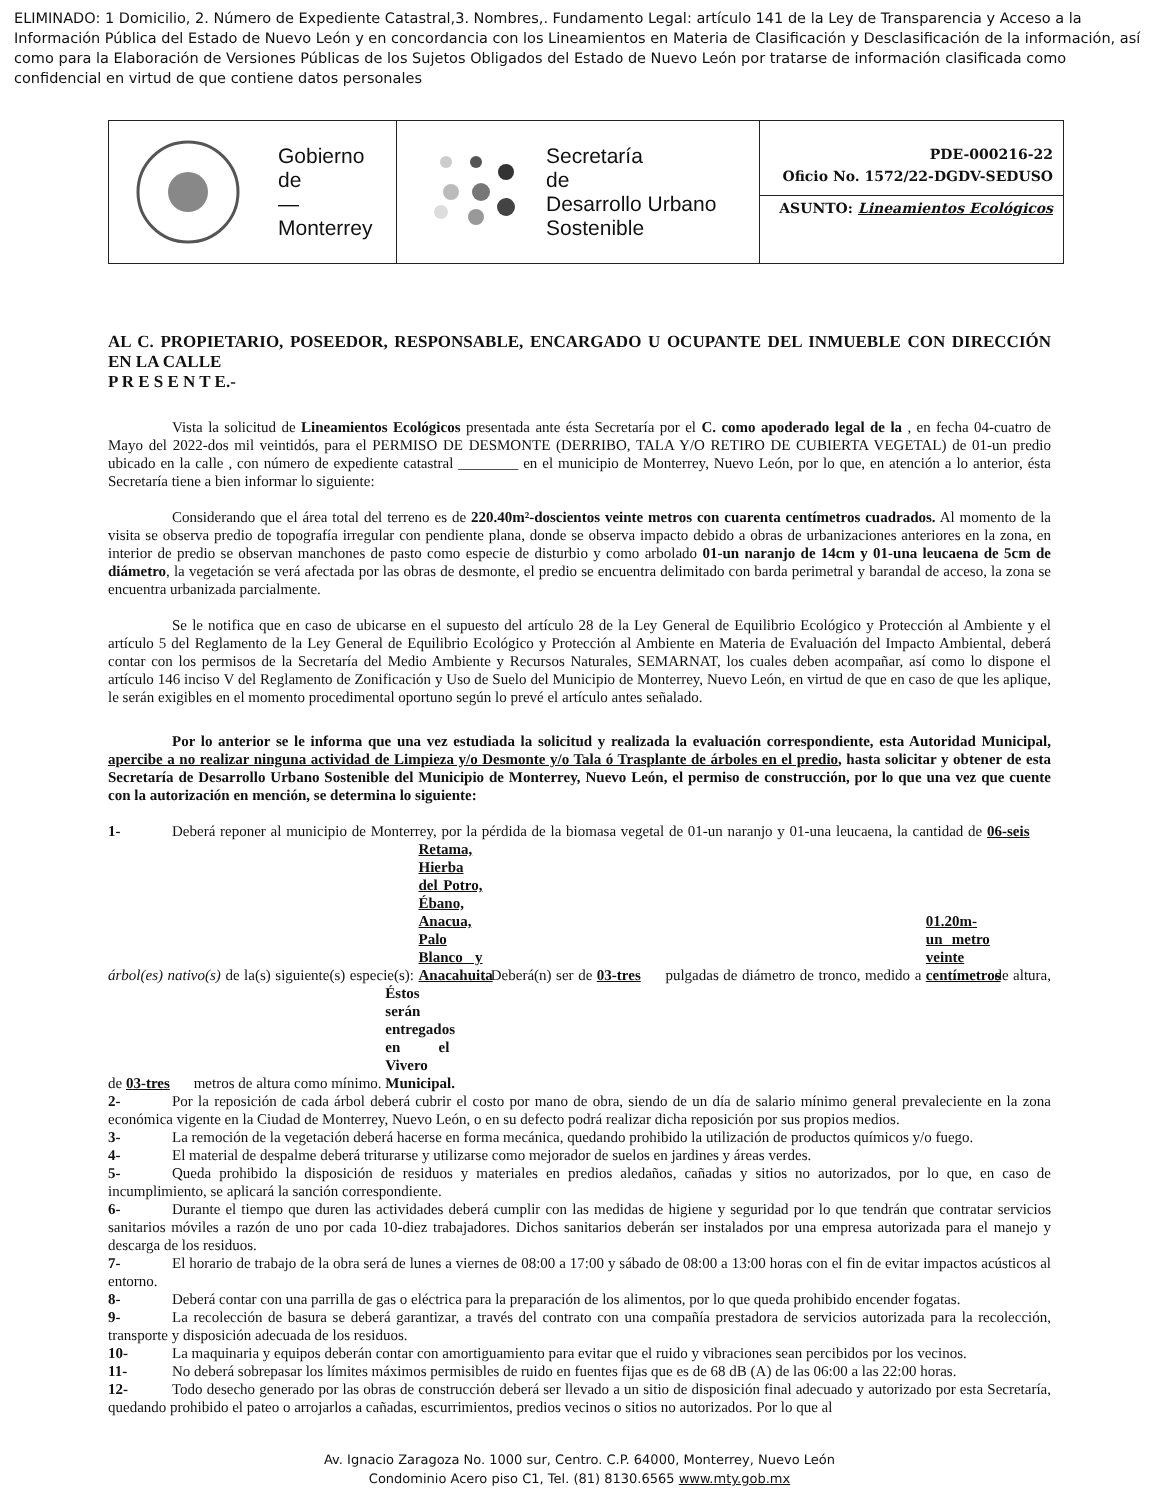ELIMINADO: 1 Domicilio, 2. Número de Expediente Catastral,3. Nombres,. Fundamento Legal: artículo 141 de la Ley de Transparencia y Acceso a la Información Pública del Estado de Nuevo León y en concordancia con los Lineamientos en Materia de Clasificación y Desclasificación de la información, así como para la Elaboración de Versiones Públicas de los Sujetos Obligados del Estado de Nuevo León por tratarse de información clasificada como confidencial en virtud de que contiene datos personales
| Gobierno de — Monterrey | Secretaría de Desarrollo Urbano Sostenible | PDE-000216-22 Oficio No. 1572/22-DGDV-SEDUSO ASUNTO: Lineamientos Ecológicos |
AL C. PROPIETARIO, POSEEDOR, RESPONSABLE, ENCARGADO U OCUPANTE DEL INMUEBLE CON DIRECCIÓN EN LA CALLE
P R E S E N T E.-
Vista la solicitud de Lineamientos Ecológicos presentada ante ésta Secretaría por el C. como apoderado legal de la , en fecha 04-cuatro de Mayo del 2022-dos mil veintidós, para el PERMISO DE DESMONTE (DERRIBO, TALA Y/O RETIRO DE CUBIERTA VEGETAL) de 01-un predio ubicado en la calle , con número de expediente catastral ________ en el municipio de Monterrey, Nuevo León, por lo que, en atención a lo anterior, ésta Secretaría tiene a bien informar lo siguiente:
Considerando que el área total del terreno es de 220.40m²-doscientos veinte metros con cuarenta centímetros cuadrados. Al momento de la visita se observa predio de topografía irregular con pendiente plana, donde se observa impacto debido a obras de urbanizaciones anteriores en la zona, en interior de predio se observan manchones de pasto como especie de disturbio y como arbolado 01-un naranjo de 14cm y 01-una leucaena de 5cm de diámetro, la vegetación se verá afectada por las obras de desmonte, el predio se encuentra delimitado con barda perimetral y barandal de acceso, la zona se encuentra urbanizada parcialmente.
Se le notifica que en caso de ubicarse en el supuesto del artículo 28 de la Ley General de Equilibrio Ecológico y Protección al Ambiente y el artículo 5 del Reglamento de la Ley General de Equilibrio Ecológico y Protección al Ambiente en Materia de Evaluación del Impacto Ambiental, deberá contar con los permisos de la Secretaría del Medio Ambiente y Recursos Naturales, SEMARNAT, los cuales deben acompañar, así como lo dispone el artículo 146 inciso V del Reglamento de Zonificación y Uso de Suelo del Municipio de Monterrey, Nuevo León, en virtud de que en caso de que les aplique, le serán exigibles en el momento procedimental oportuno según lo prevé el artículo antes señalado.
Por lo anterior se le informa que una vez estudiada la solicitud y realizada la evaluación correspondiente, esta Autoridad Municipal, apercibe a no realizar ninguna actividad de Limpieza y/o Desmonte y/o Tala ó Trasplante de árboles en el predio, hasta solicitar y obtener de esta Secretaría de Desarrollo Urbano Sostenible del Municipio de Monterrey, Nuevo León, el permiso de construcción, por lo que una vez que cuente con la autorización en mención, se determina lo siguiente:
1- Deberá reponer al municipio de Monterrey, por la pérdida de la biomasa vegetal de 01-un naranjo y 01-una leucaena, la cantidad de 06-seis árbol(es) nativo(s) de la(s) siguiente(s) especie(s): Retama, Hierba del Potro, Ébano, Anacua, Palo Blanco y Anacahuita. Deberá(n) ser de 03-tres pulgadas de diámetro de tronco, medido a 01.20m-un metro veinte centímetros de altura, de 03-tres metros de altura como mínimo. Éstos serán entregados en el Vivero Municipal.
2- Por la reposición de cada árbol deberá cubrir el costo por mano de obra, siendo de un día de salario mínimo general prevaleciente en la zona económica vigente en la Ciudad de Monterrey, Nuevo León, o en su defecto podrá realizar dicha reposición por sus propios medios.
3- La remoción de la vegetación deberá hacerse en forma mecánica, quedando prohibido la utilización de productos químicos y/o fuego.
4- El material de despalme deberá triturarse y utilizarse como mejorador de suelos en jardines y áreas verdes.
5- Queda prohibido la disposición de residuos y materiales en predios aledaños, cañadas y sitios no autorizados, por lo que, en caso de incumplimiento, se aplicará la sanción correspondiente.
6- Durante el tiempo que duren las actividades deberá cumplir con las medidas de higiene y seguridad por lo que tendrán que contratar servicios sanitarios móviles a razón de uno por cada 10-diez trabajadores. Dichos sanitarios deberán ser instalados por una empresa autorizada para el manejo y descarga de los residuos.
7- El horario de trabajo de la obra será de lunes a viernes de 08:00 a 17:00 y sábado de 08:00 a 13:00 horas con el fin de evitar impactos acústicos al entorno.
8- Deberá contar con una parrilla de gas o eléctrica para la preparación de los alimentos, por lo que queda prohibido encender fogatas.
9- La recolección de basura se deberá garantizar, a través del contrato con una compañía prestadora de servicios autorizada para la recolección, transporte y disposición adecuada de los residuos.
10- La maquinaria y equipos deberán contar con amortiguamiento para evitar que el ruido y vibraciones sean percibidos por los vecinos.
11- No deberá sobrepasar los límites máximos permisibles de ruido en fuentes fijas que es de 68 dB (A) de las 06:00 a las 22:00 horas.
12- Todo desecho generado por las obras de construcción deberá ser llevado a un sitio de disposición final adecuado y autorizado por esta Secretaría, quedando prohibido el pateo o arrojarlos a cañadas, escurrimientos, predios vecinos o sitios no autorizados. Por lo que al
Av. Ignacio Zaragoza No. 1000 sur, Centro. C.P. 64000, Monterrey, Nuevo León
Condominio Acero piso C1, Tel. (81) 8130.6565 www.mty.gob.mx